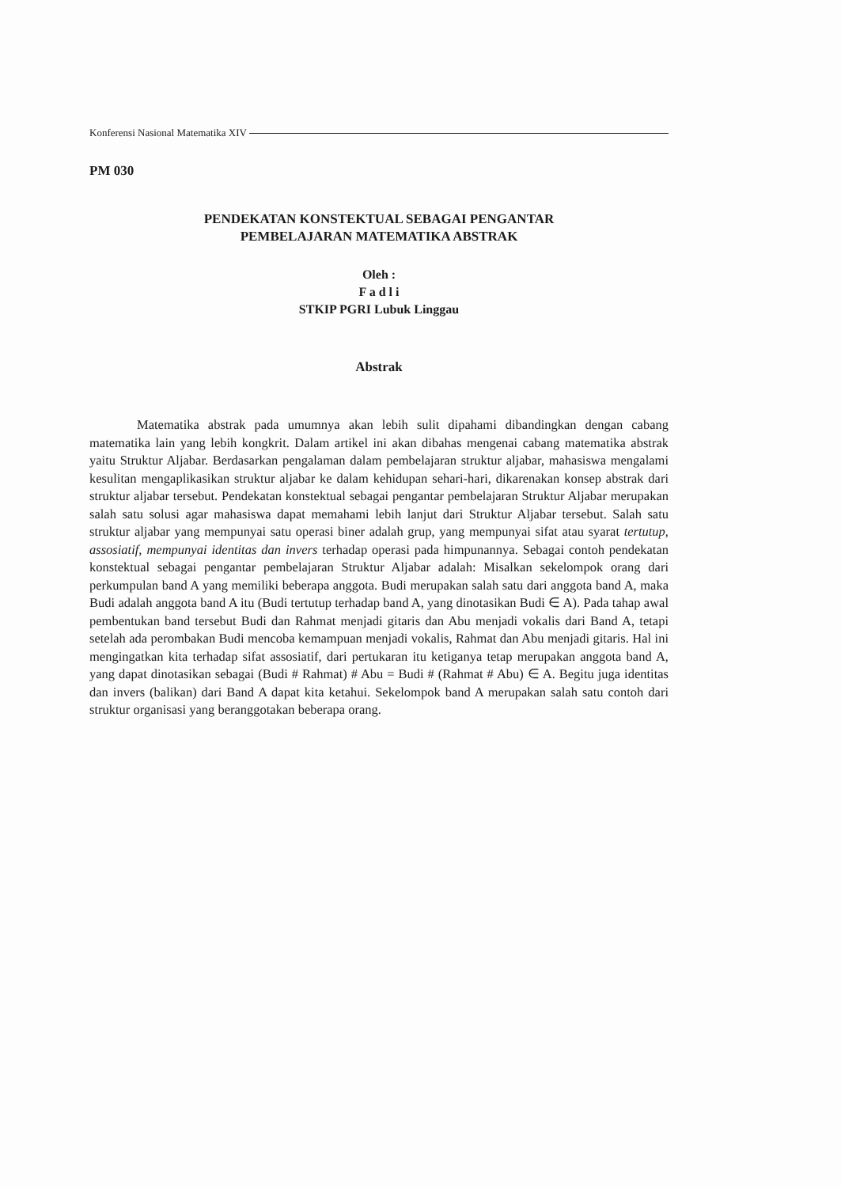Konferensi Nasional Matematika XIV
PM 030
PENDEKATAN KONSTEKTUAL SEBAGAI PENGANTAR
PEMBELAJARAN MATEMATIKA ABSTRAK
Oleh :
F a d l i
STKIP PGRI Lubuk Linggau
Abstrak
Matematika abstrak pada umumnya akan lebih sulit dipahami dibandingkan dengan cabang matematika lain yang lebih kongkrit. Dalam artikel ini akan dibahas mengenai cabang matematika abstrak yaitu Struktur Aljabar. Berdasarkan pengalaman dalam pembelajaran struktur aljabar, mahasiswa mengalami kesulitan mengaplikasikan struktur aljabar ke dalam kehidupan sehari-hari, dikarenakan konsep abstrak dari struktur aljabar tersebut. Pendekatan konstektual sebagai pengantar pembelajaran Struktur Aljabar merupakan salah satu solusi agar mahasiswa dapat memahami lebih lanjut dari Struktur Aljabar tersebut. Salah satu struktur aljabar yang mempunyai satu operasi biner adalah grup, yang mempunyai sifat atau syarat tertutup, assosiatif, mempunyai identitas dan invers terhadap operasi pada himpunannya. Sebagai contoh pendekatan konstektual sebagai pengantar pembelajaran Struktur Aljabar adalah: Misalkan sekelompok orang dari perkumpulan band A yang memiliki beberapa anggota. Budi merupakan salah satu dari anggota band A, maka Budi adalah anggota band A itu (Budi tertutup terhadap band A, yang dinotasikan Budi ∈ A). Pada tahap awal pembentukan band tersebut Budi dan Rahmat menjadi gitaris dan Abu menjadi vokalis dari Band A, tetapi setelah ada perombakan Budi mencoba kemampuan menjadi vokalis, Rahmat dan Abu menjadi gitaris. Hal ini mengingatkan kita terhadap sifat assosiatif, dari pertukaran itu ketiganya tetap merupakan anggota band A, yang dapat dinotasikan sebagai (Budi # Rahmat) # Abu = Budi # (Rahmat # Abu) ∈ A. Begitu juga identitas dan invers (balikan) dari Band A dapat kita ketahui. Sekelompok band A merupakan salah satu contoh dari struktur organisasi yang beranggotakan beberapa orang.